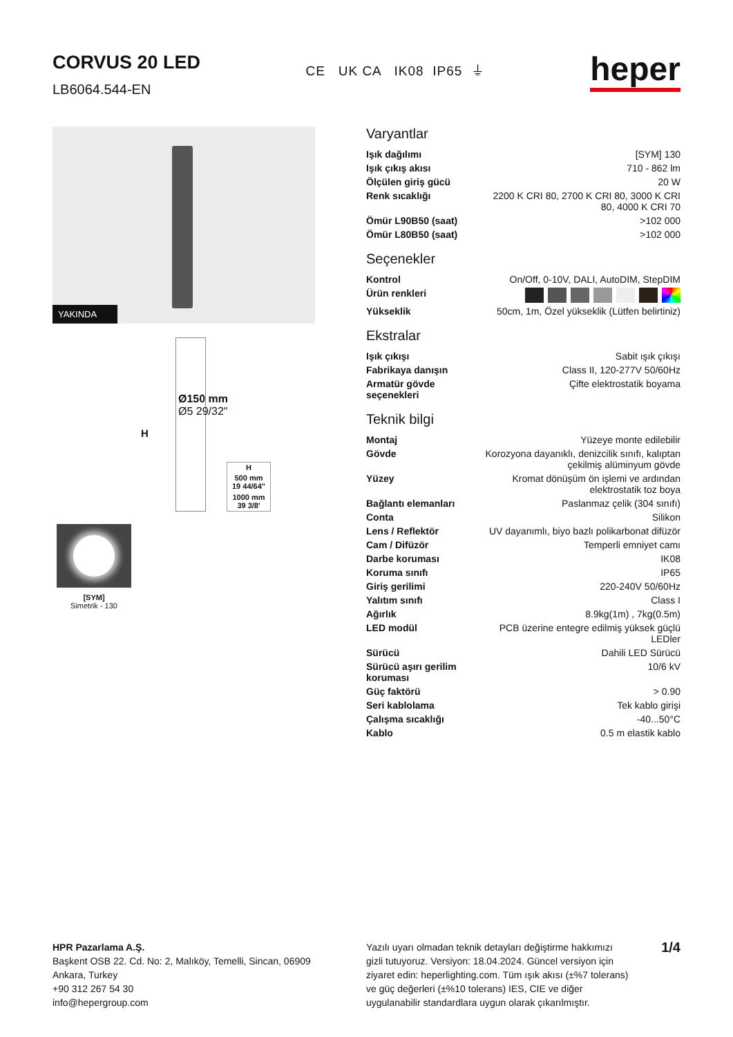CORVUS 20 LED
LB6064.544-EN
CE UK CA IK08 IP65 ⏚
heper
YAKINDA
H
Ø150 mm
Ø5 29/32"
| H |
| --- |
| 500 mm 19 44/64" |
| 1000 mm 39 3/8' |
[SYM]
Simetrik - 130
Varyantlar
| Işık dağılımı | [SYM] 130 |
| Işık çıkış akısı | 710 - 862 lm |
| Ölçülen giriş gücü | 20 W |
| Renk sıcaklığı | 2200 K CRI 80, 2700 K CRI 80, 3000 K CRI 80, 4000 K CRI 70 |
| Ömür L90B50 (saat) | >102 000 |
| Ömür L80B50 (saat) | >102 000 |
Seçenekler
| Kontrol | On/Off, 0-10V, DALI, AutoDIM, StepDIM |
| Ürün renkleri | |
| Yükseklik | 50cm, 1m, Özel yükseklik (Lütfen belirtiniz) |
Ekstralar
| Işık çıkışı | Sabit ışık çıkışı |
| Fabrikaya danışın | Class II, 120-277V 50/60Hz |
| Armatür gövde seçenekleri | Çifte elektrostatik boyama |
Teknik bilgi
| Montaj | Yüzeye monte edilebilir |
| Gövde | Korozyona dayanıklı, denizcilik sınıfı, kalıptan çekilmiş alüminyum gövde |
| Yüzey | Kromat dönüşüm ön işlemi ve ardından elektrostatik toz boya |
| Bağlantı elemanları | Paslanmaz çelik (304 sınıfı) |
| Conta | Silikon |
| Lens / Reflektör | UV dayanımlı, biyo bazlı polikarbonat difüzör |
| Cam / Difüzör | Temperli emniyet camı |
| Darbe koruması | IK08 |
| Koruma sınıfı | IP65 |
| Giriş gerilimi | 220-240V 50/60Hz |
| Yalıtım sınıfı | Class I |
| Ağırlık | 8.9kg(1m) , 7kg(0.5m) |
| LED modül | PCB üzerine entegre edilmiş yüksek güçlü LEDler |
| Sürücü | Dahili LED Sürücü |
| Sürücü aşırı gerilim koruması | 10/6 kV |
| Güç faktörü | > 0.90 |
| Seri kablolama | Tek kablo girişi |
| Çalışma sıcaklığı | -40...50°C |
| Kablo | 0.5 m elastik kablo |
HPR Pazarlama A.Ş.
Başkent OSB 22. Cd. No: 2, Malıköy, Temelli, Sincan, 06909
Ankara, Turkey
+90 312 267 54 30
info@hepergroup.com
Yazılı uyarı olmadan teknik detayları değiştirme hakkımızı gizli tutuyoruz. Versiyon: 18.04.2024. Güncel versiyon için ziyaret edin: heperlighting.com. Tüm ışık akısı (±%7 tolerans) ve güç değerleri (±%10 tolerans) IES, CIE ve diğer uygulanabilir standardlara uygun olarak çıkarılmıştır.
1/4